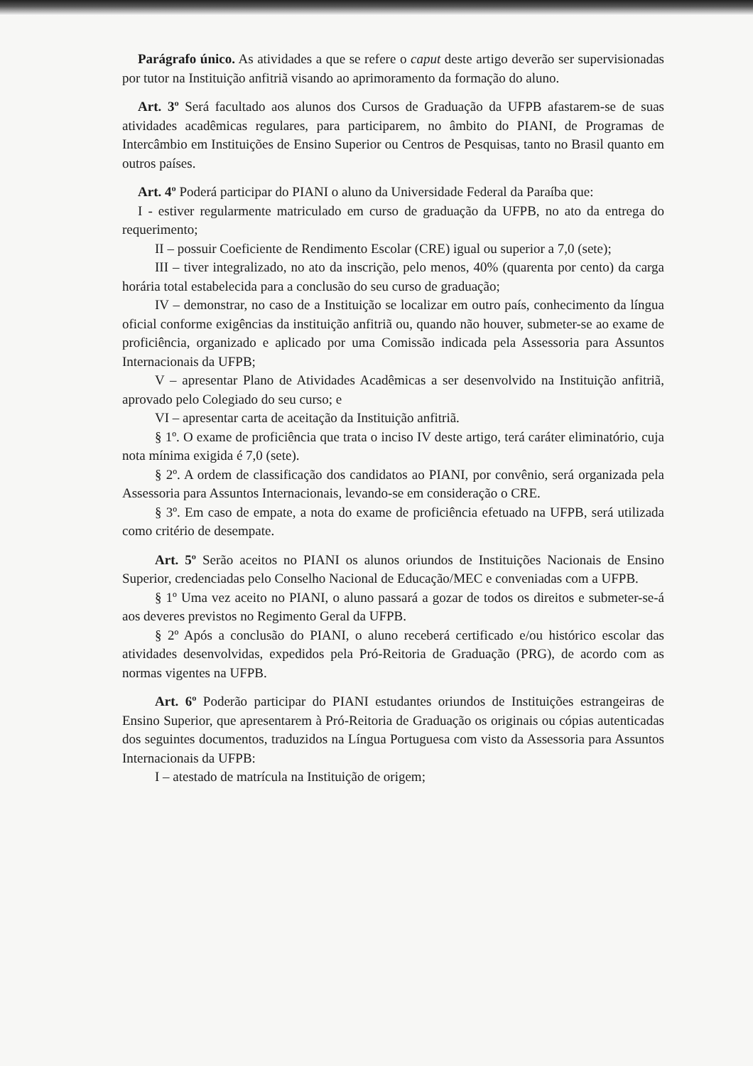Parágrafo único. As atividades a que se refere o caput deste artigo deverão ser supervisionadas por tutor na Instituição anfitriã visando ao aprimoramento da formação do aluno.
Art. 3º Será facultado aos alunos dos Cursos de Graduação da UFPB afastarem-se de suas atividades acadêmicas regulares, para participarem, no âmbito do PIANI, de Programas de Intercâmbio em Instituições de Ensino Superior ou Centros de Pesquisas, tanto no Brasil quanto em outros países.
Art. 4º Poderá participar do PIANI o aluno da Universidade Federal da Paraíba que:
I - estiver regularmente matriculado em curso de graduação da UFPB, no ato da entrega do requerimento;
II – possuir Coeficiente de Rendimento Escolar (CRE) igual ou superior a 7,0 (sete);
III – tiver integralizado, no ato da inscrição, pelo menos, 40% (quarenta por cento) da carga horária total estabelecida para a conclusão do seu curso de graduação;
IV – demonstrar, no caso de a Instituição se localizar em outro país, conhecimento da língua oficial conforme exigências da instituição anfitriã ou, quando não houver, submeter-se ao exame de proficiência, organizado e aplicado por uma Comissão indicada pela Assessoria para Assuntos Internacionais da UFPB;
V – apresentar Plano de Atividades Acadêmicas a ser desenvolvido na Instituição anfitriã, aprovado pelo Colegiado do seu curso; e
VI – apresentar carta de aceitação da Instituição anfitriã.
§ 1º. O exame de proficiência que trata o inciso IV deste artigo, terá caráter eliminatório, cuja nota mínima exigida é 7,0 (sete).
§ 2º. A ordem de classificação dos candidatos ao PIANI, por convênio, será organizada pela Assessoria para Assuntos Internacionais, levando-se em consideração o CRE.
§ 3º. Em caso de empate, a nota do exame de proficiência efetuado na UFPB, será utilizada como critério de desempate.
Art. 5º Serão aceitos no PIANI os alunos oriundos de Instituições Nacionais de Ensino Superior, credenciadas pelo Conselho Nacional de Educação/MEC e conveniadas com a UFPB.
§ 1º Uma vez aceito no PIANI, o aluno passará a gozar de todos os direitos e submeter-se-á aos deveres previstos no Regimento Geral da UFPB.
§ 2º Após a conclusão do PIANI, o aluno receberá certificado e/ou histórico escolar das atividades desenvolvidas, expedidos pela Pró-Reitoria de Graduação (PRG), de acordo com as normas vigentes na UFPB.
Art. 6º Poderão participar do PIANI estudantes oriundos de Instituições estrangeiras de Ensino Superior, que apresentarem à Pró-Reitoria de Graduação os originais ou cópias autenticadas dos seguintes documentos, traduzidos na Língua Portuguesa com visto da Assessoria para Assuntos Internacionais da UFPB:
I – atestado de matrícula na Instituição de origem;